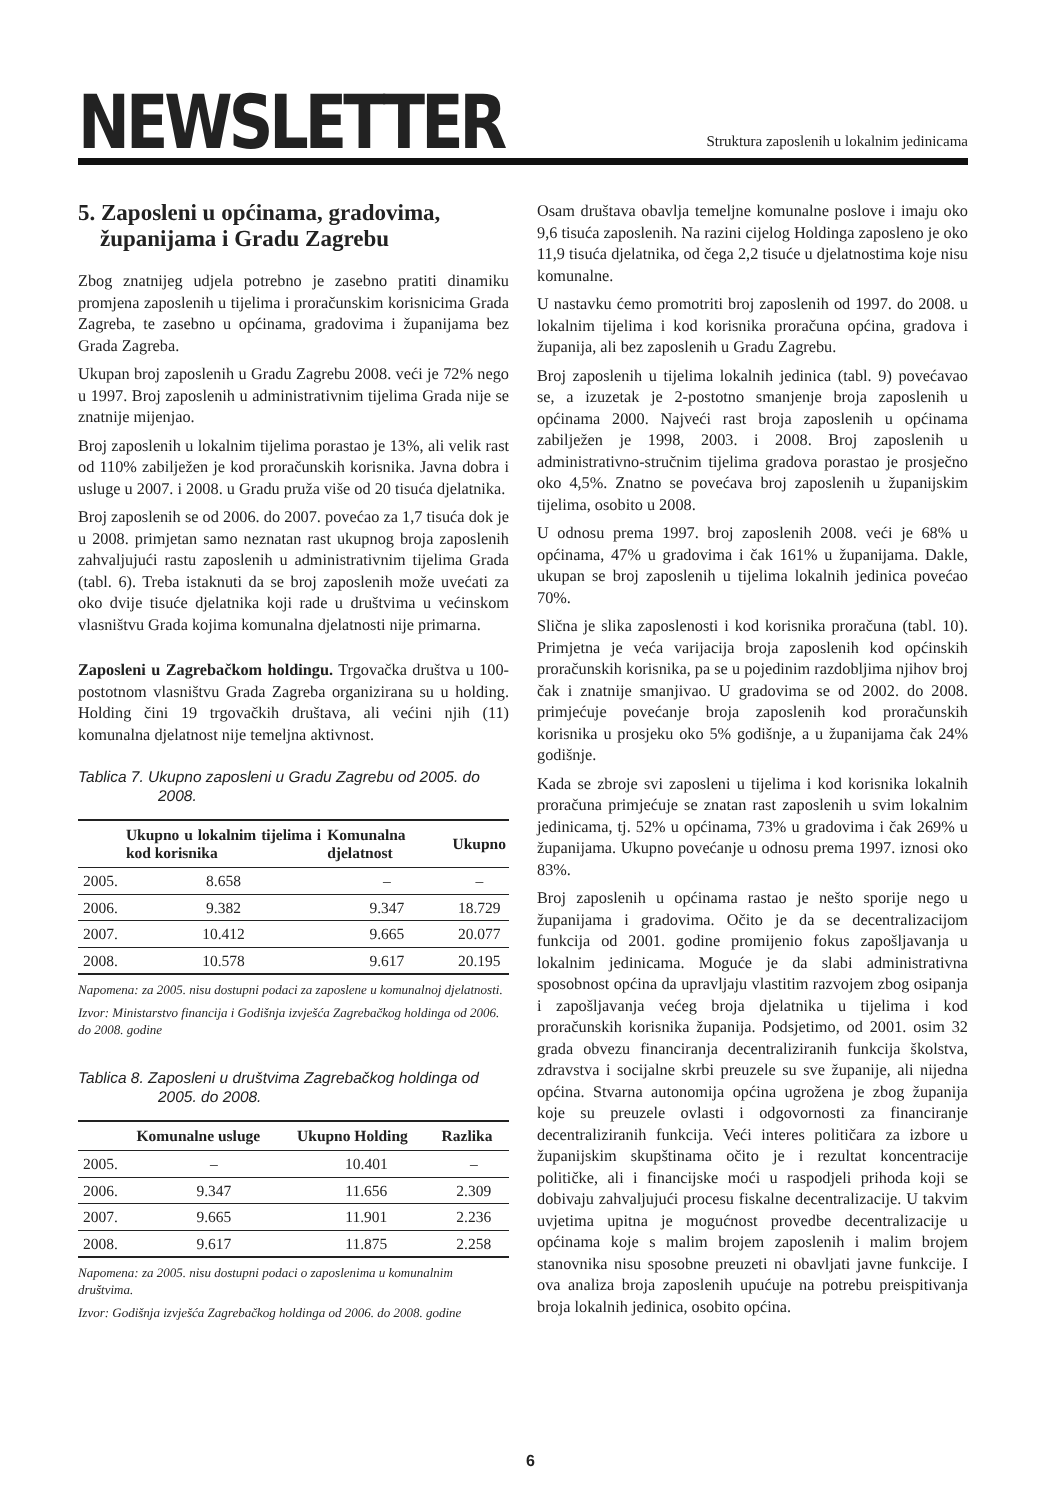NEWSLETTER
Struktura zaposlenih u lokalnim jedinicama
5. Zaposleni u općinama, gradovima, županijama i Gradu Zagrebu
Zbog znatnijeg udjela potrebno je zasebno pratiti dinamiku promjena zaposlenih u tijelima i proračunskim korisnicima Grada Zagreba, te zasebno u općinama, gradovima i županijama bez Grada Zagreba.
Ukupan broj zaposlenih u Gradu Zagrebu 2008. veći je 72% nego u 1997. Broj zaposlenih u administrativnim tijelima Grada nije se znatnije mijenjao.
Broj zaposlenih u lokalnim tijelima porastao je 13%, ali velik rast od 110% zabilježen je kod proračunskih korisnika. Javna dobra i usluge u 2007. i 2008. u Gradu pruža više od 20 tisuća djelatnika.
Broj zaposlenih se od 2006. do 2007. povećao za 1,7 tisuća dok je u 2008. primjetan samo neznatan rast ukupnog broja zaposlenih zahvaljujući rastu zaposlenih u administrativnim tijelima Grada (tabl. 6). Treba istaknuti da se broj zaposlenih može uvećati za oko dvije tisuće djelatnika koji rade u društvima u većinskom vlasništvu Grada kojima komunalna djelatnosti nije primarna.
Zaposleni u Zagrebačkom holdingu. Trgovačka društva u 100-postotnom vlasništvu Grada Zagreba organizirana su u holding. Holding čini 19 trgovačkih društava, ali većini njih (11) komunalna djelatnost nije temeljna aktivnost.
Tablica 7. Ukupno zaposleni u Gradu Zagrebu od 2005. do 2008.
| | Ukupno u lokalnim tijelima i kod korisnika | Komunalna djelatnost | Ukupno |
| --- | --- | --- | --- |
| 2005. | 8.658 | – | – |
| 2006. | 9.382 | 9.347 | 18.729 |
| 2007. | 10.412 | 9.665 | 20.077 |
| 2008. | 10.578 | 9.617 | 20.195 |
Napomena: za 2005. nisu dostupni podaci za zaposlene u komunalnoj djelatnosti.
Izvor: Ministarstvo financija i Godišnja izvješća Zagrebačkog holdinga od 2006. do 2008. godine
Tablica 8. Zaposleni u društvima Zagrebačkog holdinga od 2005. do 2008.
| | Komunalne usluge | Ukupno Holding | Razlika |
| --- | --- | --- | --- |
| 2005. | – | 10.401 | – |
| 2006. | 9.347 | 11.656 | 2.309 |
| 2007. | 9.665 | 11.901 | 2.236 |
| 2008. | 9.617 | 11.875 | 2.258 |
Napomena: za 2005. nisu dostupni podaci o zaposlenima u komunalnim društvima.
Izvor: Godišnja izvješća Zagrebačkog holdinga od 2006. do 2008. godine
Osam društava obavlja temeljne komunalne poslove i imaju oko 9,6 tisuća zaposlenih. Na razini cijelog Holdinga zaposleno je oko 11,9 tisuća djelatnika, od čega 2,2 tisuće u djelatnostima koje nisu komunalne.
U nastavku ćemo promotriti broj zaposlenih od 1997. do 2008. u lokalnim tijelima i kod korisnika proračuna općina, gradova i županija, ali bez zaposlenih u Gradu Zagrebu.
Broj zaposlenih u tijelima lokalnih jedinica (tabl. 9) povećavao se, a izuzetak je 2-postotno smanjenje broja zaposlenih u općinama 2000. Najveći rast broja zaposlenih u općinama zabilježen je 1998, 2003. i 2008. Broj zaposlenih u administrativno-stručnim tijelima gradova porastao je prosječno oko 4,5%. Znatno se povećava broj zaposlenih u županijskim tijelima, osobito u 2008.
U odnosu prema 1997. broj zaposlenih 2008. veći je 68% u općinama, 47% u gradovima i čak 161% u županijama. Dakle, ukupan se broj zaposlenih u tijelima lokalnih jedinica povećao 70%.
Slična je slika zaposlenosti i kod korisnika proračuna (tabl. 10). Primjetna je veća varijacija broja zaposlenih kod općinskih proračunskih korisnika, pa se u pojedinim razdobljima njihov broj čak i znatnije smanjivao. U gradovima se od 2002. do 2008. primjećuje povećanje broja zaposlenih kod proračunskih korisnika u prosjeku oko 5% godišnje, a u županijama čak 24% godišnje.
Kada se zbroje svi zaposleni u tijelima i kod korisnika lokalnih proračuna primjećuje se znatan rast zaposlenih u svim lokalnim jedinicama, tj. 52% u općinama, 73% u gradovima i čak 269% u županijama. Ukupno povećanje u odnosu prema 1997. iznosi oko 83%.
Broj zaposlenih u općinama rastao je nešto sporije nego u županijama i gradovima. Očito je da se decentralizacijom funkcija od 2001. godine promijenio fokus zapošljavanja u lokalnim jedinicama. Moguće je da slabi administrativna sposobnost općina da upravljaju vlastitim razvojem zbog osipanja i zapošljavanja većeg broja djelatnika u tijelima i kod proračunskih korisnika županija. Podsjetimo, od 2001. osim 32 grada obvezu financiranja decentraliziranih funkcija školstva, zdravstva i socijalne skrbi preuzele su sve županije, ali nijedna općina. Stvarna autonomija općina ugrožena je zbog županija koje su preuzele ovlasti i odgovornosti za financiranje decentraliziranih funkcija. Veći interes političara za izbore u županijskim skupštinama očito je i rezultat koncentracije političke, ali i financijske moći u raspodjeli prihoda koji se dobivaju zahvaljujući procesu fiskalne decentralizacije. U takvim uvjetima upitna je mogućnost provedbe decentralizacije u općinama koje s malim brojem zaposlenih i malim brojem stanovnika nisu sposobne preuzeti ni obavljati javne funkcije. I ova analiza broja zaposlenih upućuje na potrebu preispitivanja broja lokalnih jedinica, osobito općina.
6